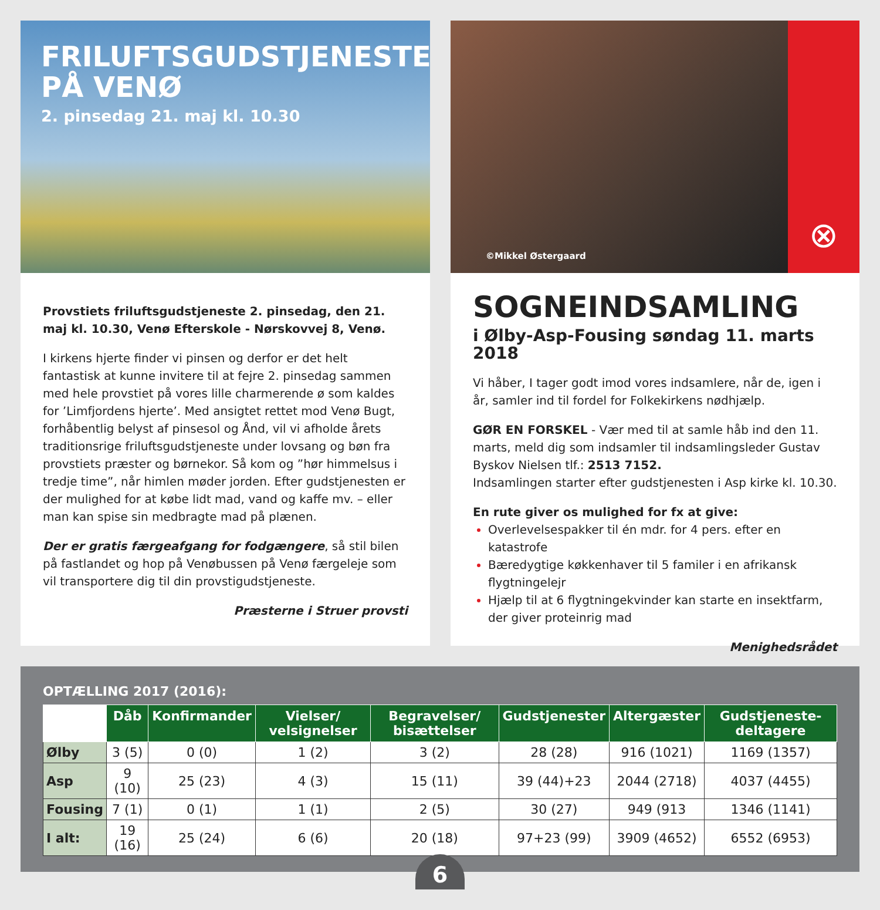FRILUFTSGUDSTJENESTE PÅ VENØ
2. pinsedag 21. maj kl. 10.30
Provstiets friluftsgudstjeneste 2. pinsedag, den 21. maj kl. 10.30, Venø Efterskole - Nørskovvej 8, Venø.
I kirkens hjerte finder vi pinsen og derfor er det helt fantastisk at kunne invitere til at fejre 2. pinsedag sammen med hele provstiet på vores lille charmerende ø som kaldes for ’Limfjordens hjerte’. Med ansigtet rettet mod Venø Bugt, forhåbentlig belyst af pinsesol og Ånd, vil vi afholde årets traditionsrige friluftsgudstjeneste under lovsang og bøn fra provstiets præster og børnekor. Så kom og ”hør himmelsus i tredje time”, når himlen møder jorden. Efter gudstjenesten er der mulighed for at købe lidt mad, vand og kaffe mv. – eller man kan spise sin medbragte mad på plænen.
Der er gratis færgeafgang for fodgængere, så stil bilen på fastlandet og hop på Venøbussen på Venø færgeleje som vil transportere dig til din provstigudstjeneste.
Præsterne i Struer provsti
©Mikkel Østergaard
⊗
SOGNEINDSAMLING
i Ølby-Asp-Fousing søndag 11. marts 2018
Vi håber, I tager godt imod vores indsamlere, når de, igen i år, samler ind til fordel for Folkekirkens nødhjælp.
GØR EN FORSKEL - Vær med til at samle håb ind den 11. marts, meld dig som indsamler til indsamlingsleder Gustav Byskov Nielsen tlf.: 2513 7152.
Indsamlingen starter efter gudstjenesten i Asp kirke kl. 10.30.
En rute giver os mulighed for fx at give:
Overlevelsespakker til én mdr. for 4 pers. efter en katastrofe
Bæredygtige køkkenhaver til 5 familer i en afrikansk flygtningelejr
Hjælp til at 6 flygtningekvinder kan starte en insektfarm, der giver proteinrig mad
Menighedsrådet
OPTÆLLING 2017 (2016):
| | Dåb | Konfirmander | Vielser/ velsignelser | Begravelser/ bisættelser | Gudstjenester | Altergæster | Gudstjeneste-deltagere |
| --- | --- | --- | --- | --- | --- | --- | --- |
| Ølby | 3 (5) | 0 (0) | 1 (2) | 3 (2) | 28 (28) | 916 (1021) | 1169 (1357) |
| Asp | 9 (10) | 25 (23) | 4 (3) | 15 (11) | 39 (44)+23 | 2044 (2718) | 4037 (4455) |
| Fousing | 7 (1) | 0 (1) | 1 (1) | 2 (5) | 30 (27) | 949 (913 | 1346 (1141) |
| I alt: | 19 (16) | 25 (24) | 6 (6) | 20 (18) | 97+23 (99) | 3909 (4652) | 6552 (6953) |
6